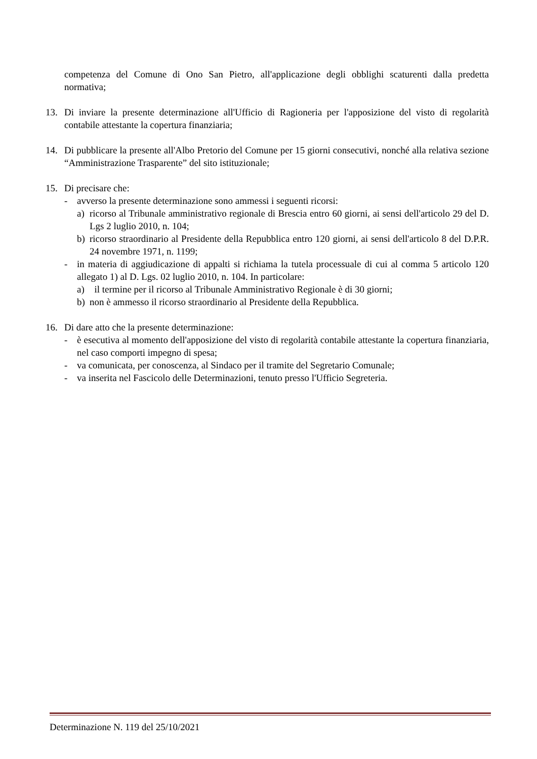competenza del Comune di Ono San Pietro, all'applicazione degli obblighi scaturenti dalla predetta normativa;
13. Di inviare la presente determinazione all'Ufficio di Ragioneria per l'apposizione del visto di regolarità contabile attestante la copertura finanziaria;
14. Di pubblicare la presente all'Albo Pretorio del Comune per 15 giorni consecutivi, nonché alla relativa sezione “Amministrazione Trasparente” del sito istituzionale;
15. Di precisare che:
- avverso la presente determinazione sono ammessi i seguenti ricorsi:
a) ricorso al Tribunale amministrativo regionale di Brescia entro 60 giorni, ai sensi dell'articolo 29 del D. Lgs 2 luglio 2010, n. 104;
b) ricorso straordinario al Presidente della Repubblica entro 120 giorni, ai sensi dell'articolo 8 del D.P.R. 24 novembre 1971, n. 1199;
- in materia di aggiudicazione di appalti si richiama la tutela processuale di cui al comma 5 articolo 120 allegato 1) al D. Lgs. 02 luglio 2010, n. 104. In particolare:
a) il termine per il ricorso al Tribunale Amministrativo Regionale è di 30 giorni;
b) non è ammesso il ricorso straordinario al Presidente della Repubblica.
16. Di dare atto che la presente determinazione:
- è esecutiva al momento dell'apposizione del visto di regolarità contabile attestante la copertura finanziaria, nel caso comporti impegno di spesa;
- va comunicata, per conoscenza, al Sindaco per il tramite del Segretario Comunale;
- va inserita nel Fascicolo delle Determinazioni, tenuto presso l'Ufficio Segreteria.
Determinazione N. 119 del 25/10/2021